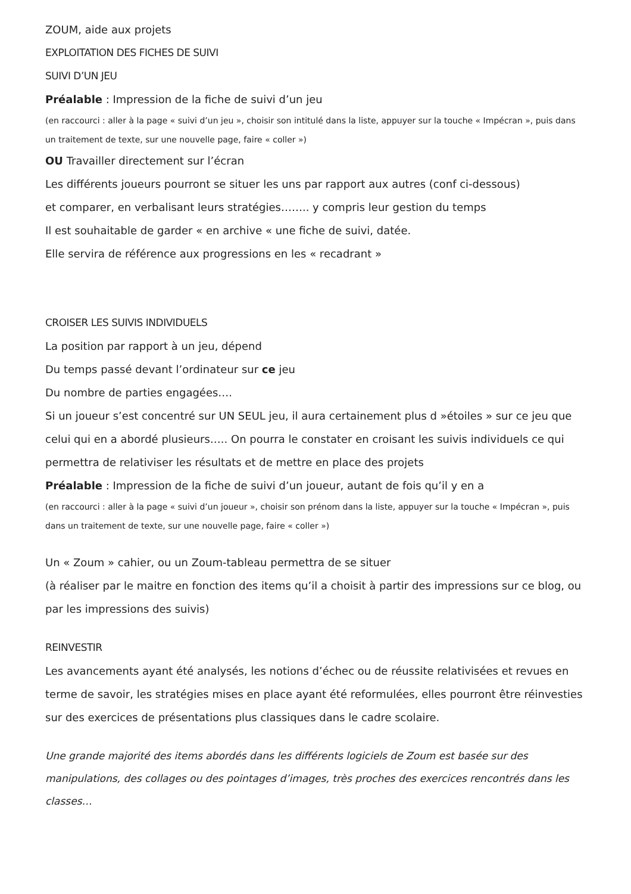ZOUM, aide aux projets
EXPLOITATION DES FICHES DE SUIVI
SUIVI D’UN JEU
Préalable : Impression de la fiche de suivi d’un jeu
(en raccourci : aller à la page « suivi d’un jeu », choisir son intitulé dans la liste, appuyer sur la touche « Impécran », puis dans un traitement de texte, sur une nouvelle page, faire « coller »)
OU Travailler directement sur l’écran
Les différents joueurs pourront se situer les uns par rapport aux autres (conf ci-dessous)
et comparer, en verbalisant leurs stratégies…….. y compris leur gestion du temps
Il est souhaitable de garder « en archive « une fiche de suivi, datée.
Elle servira de référence aux progressions en les « recadrant »
CROISER LES SUIVIS INDIVIDUELS
La position par rapport à un jeu, dépend
Du temps passé devant l’ordinateur sur ce jeu
Du nombre de parties engagées….
Si un joueur s’est concentré sur UN SEUL jeu, il aura certainement plus d »étoiles » sur ce jeu que celui qui en a abordé plusieurs….. On pourra le constater en croisant les suivis individuels ce qui permettra de relativiser les résultats et de mettre en place des projets
Préalable : Impression de la fiche de suivi d’un joueur, autant de fois qu’il y en a
(en raccourci : aller à la page « suivi d’un joueur », choisir son prénom dans la liste, appuyer sur la touche « Impécran », puis dans un traitement de texte, sur une nouvelle page, faire « coller »)
Un « Zoum » cahier, ou un Zoum-tableau permettra de se situer
(à réaliser par le maitre en fonction des items qu’il a choisit à partir des impressions sur ce blog, ou par les impressions des suivis)
REINVESTIR
Les avancements ayant été analysés, les notions d’échec ou de réussite relativisées et revues en terme de savoir, les stratégies mises en place ayant été reformulées, elles pourront être réinvesties sur des exercices de présentations plus classiques dans le cadre scolaire.
Une grande majorité des items abordés dans les différents logiciels de Zoum est basée sur des manipulations, des collages ou des pointages d’images, très proches des exercices rencontrés dans les classes…